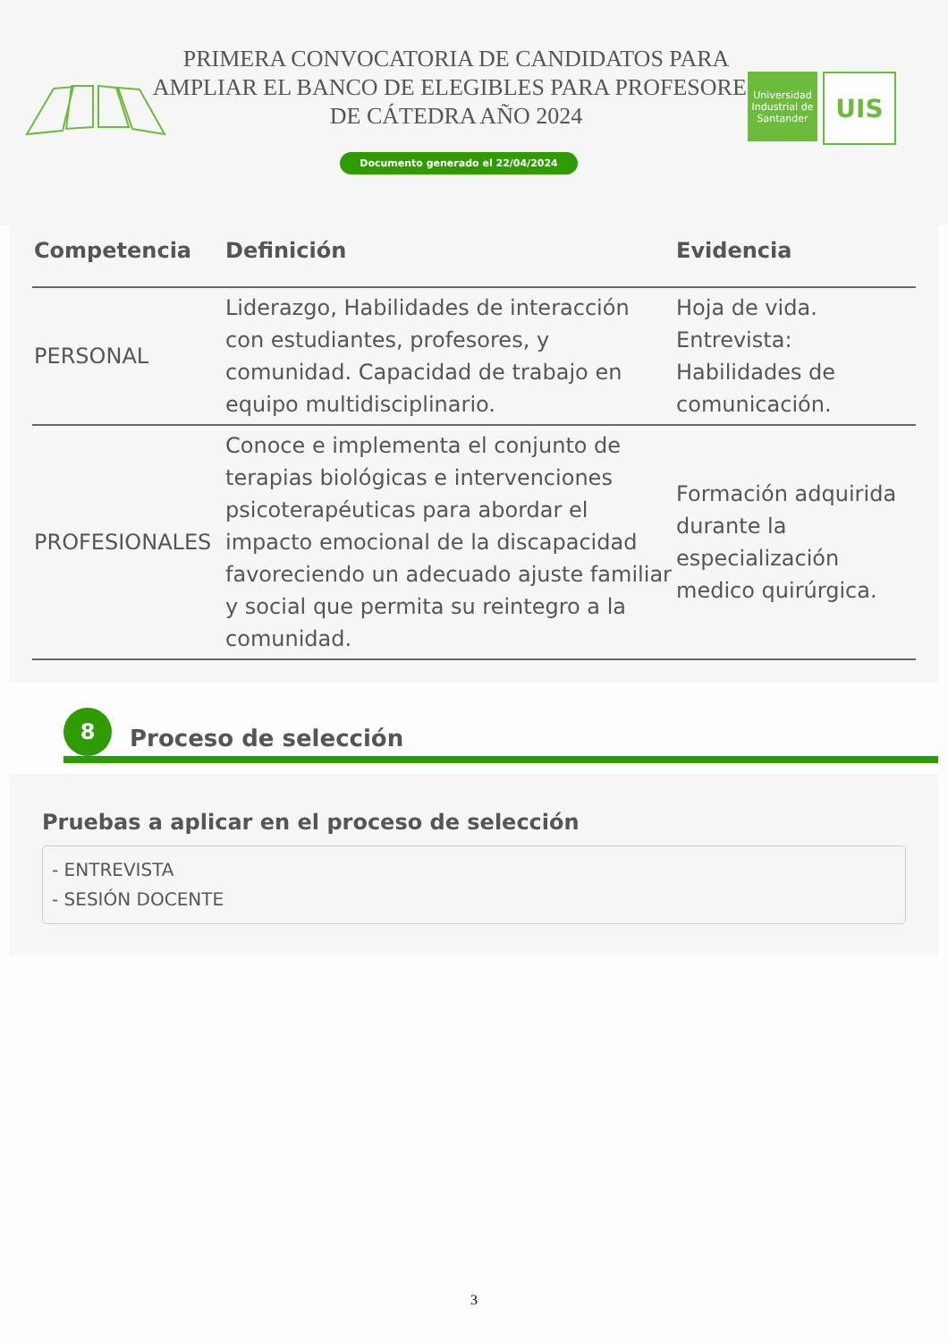PRIMERA CONVOCATORIA DE CANDIDATOS PARA AMPLIAR EL BANCO DE ELEGIBLES PARA PROFESORES DE CÁTEDRA AÑO 2024
Documento generado el 22/04/2024
Universidad Industrial de Santander
UIS
| Competencia | Definición | Evidencia |
| --- | --- | --- |
| PERSONAL | Liderazgo, Habilidades de interacción con estudiantes, profesores, y comunidad. Capacidad de trabajo en equipo multidisciplinario. | Hoja de vida. Entrevista: Habilidades de comunicación. |
| PROFESIONALES | Conoce e implementa el conjunto de terapias biológicas e intervenciones psicoterapéuticas para abordar el impacto emocional de la discapacidad favoreciendo un adecuado ajuste familiar y social que permita su reintegro a la comunidad. | Formación adquirida durante la especialización medico quirúrgica. |
8
Proceso de selección
Pruebas a aplicar en el proceso de selección
- ENTREVISTA
- SESIÓN DOCENTE
3